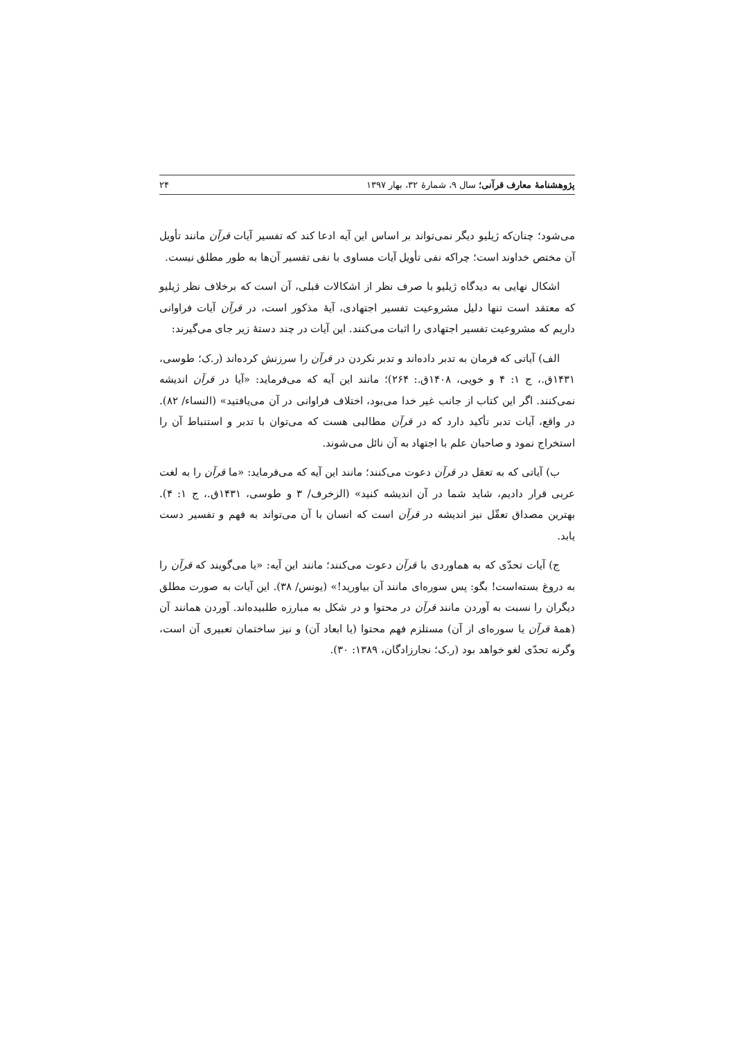پژوهشنامهٔ معارف قرآنی؛ سال ۹، شمارهٔ ۳۲، بهار ۱۳۹۷ ۲۴
می‌شود؛ چنان‌که ژیلیو دیگر نمی‌تواند بر اساس این آیه ادعا کند که تفسیر آیات قرآن مانند تأویل آن مختص خداوند است؛ چراکه نفی تأویل آیات مساوی با نفی تفسیر آن‌ها به طور مطلق نیست.
اشکال نهایی به دیدگاه ژیلیو با صرف نظر از اشکالات قبلی، آن است که برخلاف نظر ژیلیو که معتقد است تنها دلیل مشروعیت تفسیر اجتهادی، آیهٔ مذکور است، در قرآن آیات فراوانی داریم که مشروعیت تفسیر اجتهادی را اثبات می‌کنند. این آیات در چند دستهٔ زیر جای می‌گیرند:
الف) آیاتی که فرمان به تدبر داده‌اند و تدبر نکردن در قرآن را سرزنش کرده‌اند (ر.ک؛ طوسی، ۱۴۳۱ق.، ج ۱: ۴ و خویی، ۱۴۰۸ق.: ۲۶۴)؛ مانند این آیه که می‌فرماید: «آیا در قرآن اندیشه نمی‌کنند. اگر این کتاب از جانب غیر خدا می‌بود، اختلاف فراوانی در آن می‌یافتید» (النساء/ ۸۲). در واقع، آیات تدبر تأکید دارد که در قرآن مطالبی هست که می‌توان با تدبر و استنباط آن را استخراج نمود و صاحبان علم با اجتهاد به آن نائل می‌شوند.
ب) آیاتی که به تعقل در قرآن دعوت می‌کنند؛ مانند این آیه که می‌فرماید: «ما قرآن را به لغت عربی قرار دادیم، شاید شما در آن اندیشه کنید» (الزخرف/ ۳ و طوسی، ۱۴۳۱ق.، ج ۱: ۴). بهترین مصداق تعقّل نیز اندیشه در قرآن است که انسان با آن می‌تواند به فهم و تفسیر دست یابد.
ج) آیات تحدّی که به هماوردی با قرآن دعوت می‌کنند؛ مانند این آیه: «یا می‌گویند که قرآن را به دروغ بسته‌است! بگو: پس سوره‌ای مانند آن بیاورید!» (یونس/ ۳۸). این آیات به صورت مطلق دیگران را نسبت به آوردن مانند قرآن در محتوا و در شکل به مبارزه طلبیده‌اند. آوردن همانند آن (همهٔ قرآن یا سوره‌ای از آن) مستلزم فهم محتوا (یا ابعاد آن) و نیز ساختمان تعبیری آن است، وگرنه تحدّی لغو خواهد بود (ر.ک؛ نجارزادگان، ۱۳۸۹: ۳۰).